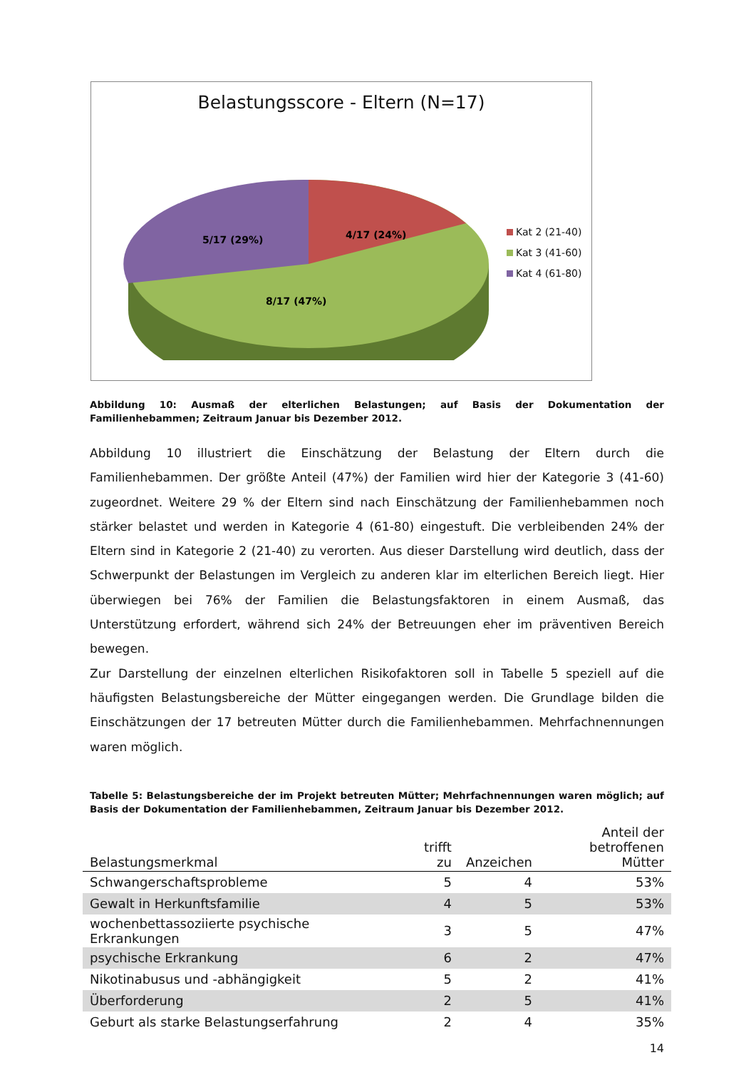Belastungsscore - Eltern (N=17)
8/17 (47%)
4/17 (24%)
5/17 (29%)
Kat 2 (21-40)
Kat 3 (41-60)
Kat 4 (61-80)
Abbildung 10: Ausmaß der elterlichen Belastungen; auf Basis der Dokumentation der Familienhebammen; Zeitraum Januar bis Dezember 2012.
Abbildung 10 illustriert die Einschätzung der Belastung der Eltern durch die Familienhebammen. Der größte Anteil (47%) der Familien wird hier der Kategorie 3 (41-60) zugeordnet. Weitere 29 % der Eltern sind nach Einschätzung der Familienhebammen noch stärker belastet und werden in Kategorie 4 (61-80) eingestuft. Die verbleibenden 24% der Eltern sind in Kategorie 2 (21-40) zu verorten. Aus dieser Darstellung wird deutlich, dass der Schwerpunkt der Belastungen im Vergleich zu anderen klar im elterlichen Bereich liegt. Hier überwiegen bei 76% der Familien die Belastungsfaktoren in einem Ausmaß, das Unterstützung erfordert, während sich 24% der Betreuungen eher im präventiven Bereich bewegen.
Zur Darstellung der einzelnen elterlichen Risikofaktoren soll in Tabelle 5 speziell auf die häufigsten Belastungsbereiche der Mütter eingegangen werden. Die Grundlage bilden die Einschätzungen der 17 betreuten Mütter durch die Familienhebammen. Mehrfachnennungen waren möglich.
Tabelle 5: Belastungsbereiche der im Projekt betreuten Mütter; Mehrfachnennungen waren möglich; auf Basis der Dokumentation der Familienhebammen, Zeitraum Januar bis Dezember 2012.
| Belastungsmerkmal | trifft zu | Anzeichen | Anteil der betroffenen Mütter |
| --- | --- | --- | --- |
| Schwangerschaftsprobleme | 5 | 4 | 53% |
| Gewalt in Herkunftsfamilie | 4 | 5 | 53% |
| wochenbettassoziierte psychische Erkrankungen | 3 | 5 | 47% |
| psychische Erkrankung | 6 | 2 | 47% |
| Nikotinabusus und -abhängigkeit | 5 | 2 | 41% |
| Überforderung | 2 | 5 | 41% |
| Geburt als starke Belastungserfahrung | 2 | 4 | 35% |
14